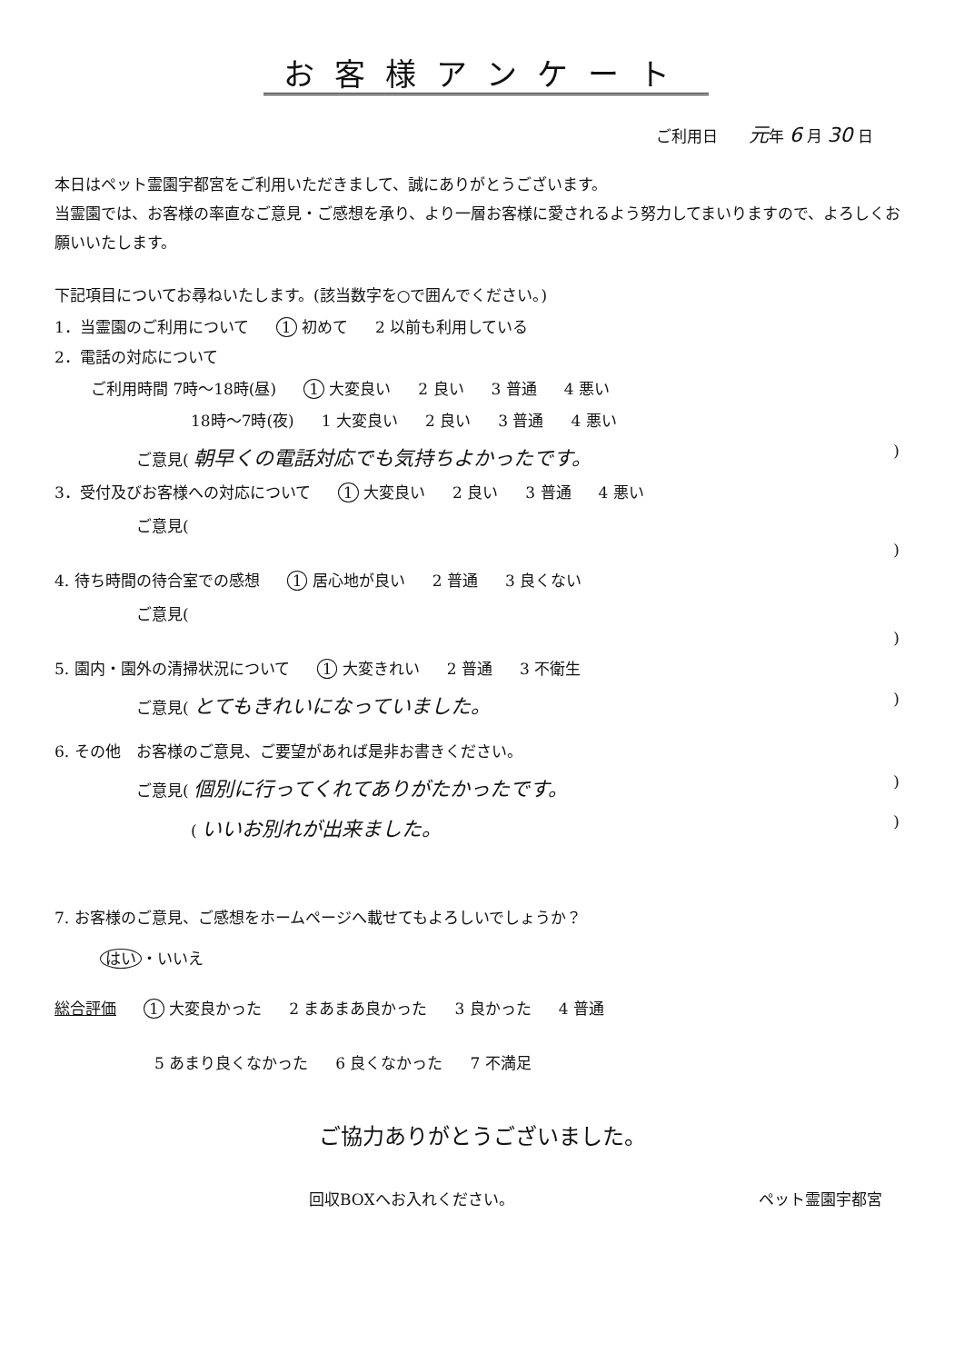お客様アンケート
ご利用日　　元年 6 月 30 日
本日はペット霊園宇都宮をご利用いただきまして、誠にありがとうございます。
当霊園では、お客様の率直なご意見・ご感想を承り、より一層お客様に愛されるよう努力してまいりますので、よろしくお願いいたします。
下記項目についてお尋ねいたします。(該当数字を○で囲んでください。)
1．当霊園のご利用について 1 初めて 2 以前も利用している
2．電話の対応について
ご利用時間 7時～18時(昼) 1 大変良い 2 良い 3 普通 4 悪い
18時～7時(夜) 1 大変良い 2 良い 3 普通 4 悪い
ご意見( 朝早くの電話対応でも気持ちよかったです。)
3．受付及びお客様への対応について 1 大変良い 2 良い 3 普通 4 悪い
ご意見()
4. 待ち時間の待合室での感想 1 居心地が良い 2 普通 3 良くない
ご意見()
5. 園内・園外の清掃状況について 1 大変きれい 2 普通 3 不衛生
ご意見( とてもきれいになっていました。)
6. その他　お客様のご意見、ご要望があれば是非お書きください。
ご意見( 個別に行ってくれてありがたかったです。)
( いいお別れが出来ました。)
7. お客様のご意見、ご感想をホームページへ載せてもよろしいでしょうか？
はい ・いいえ
総合評価 1 大変良かった 2 まあまあ良かった 3 良かった 4 普通
5 あまり良くなかった 6 良くなかった 7 不満足
ご協力ありがとうございました。
回収BOXへお入れください。 ペット霊園宇都宮